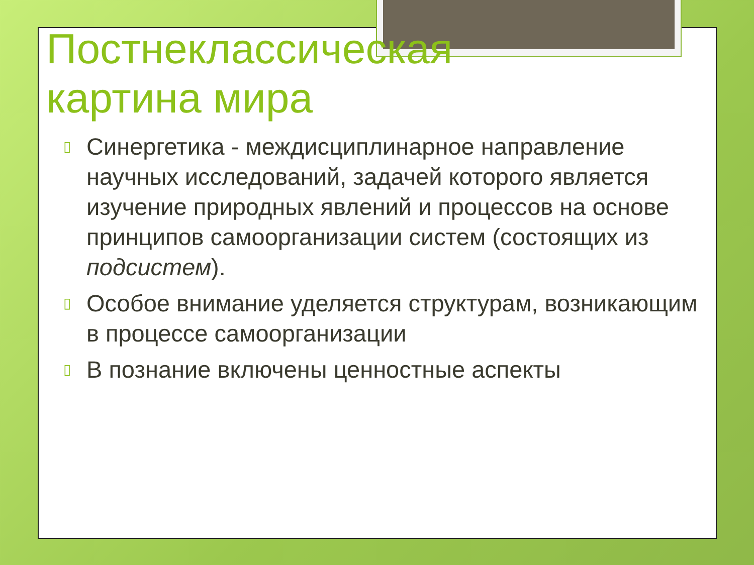Постнеклассическая
картина мира
▯ Синергетика - междисциплинарное направление научных исследований, задачей которого является изучение природных явлений и процессов на основе принципов самоорганизации систем (состоящих из подсистем).
▯ Особое внимание уделяется структурам, возникающим в процессе самоорганизации
▯ В познание включены ценностные аспекты